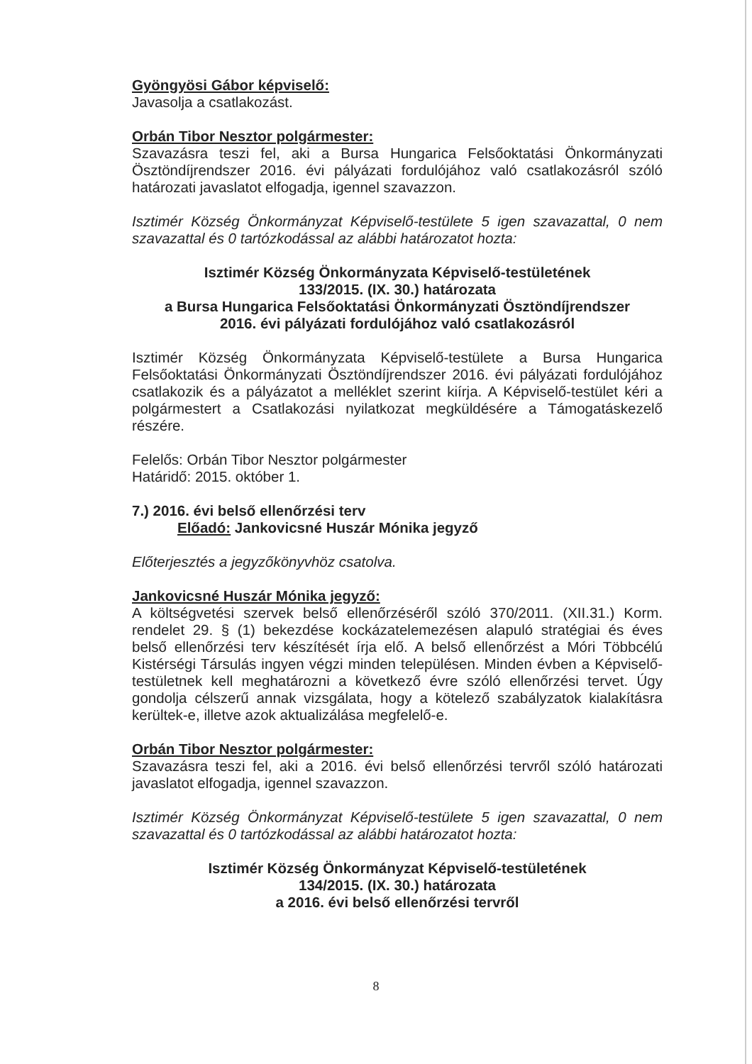Gyöngyösi Gábor képviselő:
Javasolja a csatlakozást.
Orbán Tibor Nesztor polgármester:
Szavazásra teszi fel, aki a Bursa Hungarica Felsőoktatási Önkormányzati Ösztöndíjrendszer 2016. évi pályázati fordulójához való csatlakozásról szóló határozati javaslatot elfogadja, igennel szavazzon.
Isztimér Község Önkormányzat Képviselő-testülete 5 igen szavazattal, 0 nem szavazattal és 0 tartózkodással az alábbi határozatot hozta:
Isztimér Község Önkormányzata Képviselő-testületének
133/2015. (IX. 30.) határozata
a Bursa Hungarica Felsőoktatási Önkormányzati Ösztöndíjrendszer
2016. évi pályázati fordulójához való csatlakozásról
Isztimér Község Önkormányzata Képviselő-testülete a Bursa Hungarica Felsőoktatási Önkormányzati Ösztöndíjrendszer 2016. évi pályázati fordulójához csatlakozik és a pályázatot a melléklet szerint kiírja. A Képviselő-testület kéri a polgármestert a Csatlakozási nyilatkozat megküldésére a Támogatáskezelő részére.
Felelős: Orbán Tibor Nesztor polgármester
Határidő: 2015. október 1.
7.) 2016. évi belső ellenőrzési terv
Előadó: Jankovicsné Huszár Mónika jegyző
Előterjesztés a jegyzőkönyvhöz csatolva.
Jankovicsné Huszár Mónika jegyző:
A költségvetési szervek belső ellenőrzéséről szóló 370/2011. (XII.31.) Korm. rendelet 29. § (1) bekezdése kockázatelemezésen alapuló stratégiai és éves belső ellenőrzési terv készítését írja elő. A belső ellenőrzést a Móri Többcélú Kistérségi Társulás ingyen végzi minden településen. Minden évben a Képviselő-testületnek kell meghatározni a következő évre szóló ellenőrzési tervet. Úgy gondolja célszerű annak vizsgálata, hogy a kötelező szabályzatok kialakításra kerültek-e, illetve azok aktualizálása megfelelő-e.
Orbán Tibor Nesztor polgármester:
Szavazásra teszi fel, aki a 2016. évi belső ellenőrzési tervről szóló határozati javaslatot elfogadja, igennel szavazzon.
Isztimér Község Önkormányzat Képviselő-testülete 5 igen szavazattal, 0 nem szavazattal és 0 tartózkodással az alábbi határozatot hozta:
Isztimér Község Önkormányzat Képviselő-testületének
134/2015. (IX. 30.) határozata
a 2016. évi belső ellenőrzési tervről
8